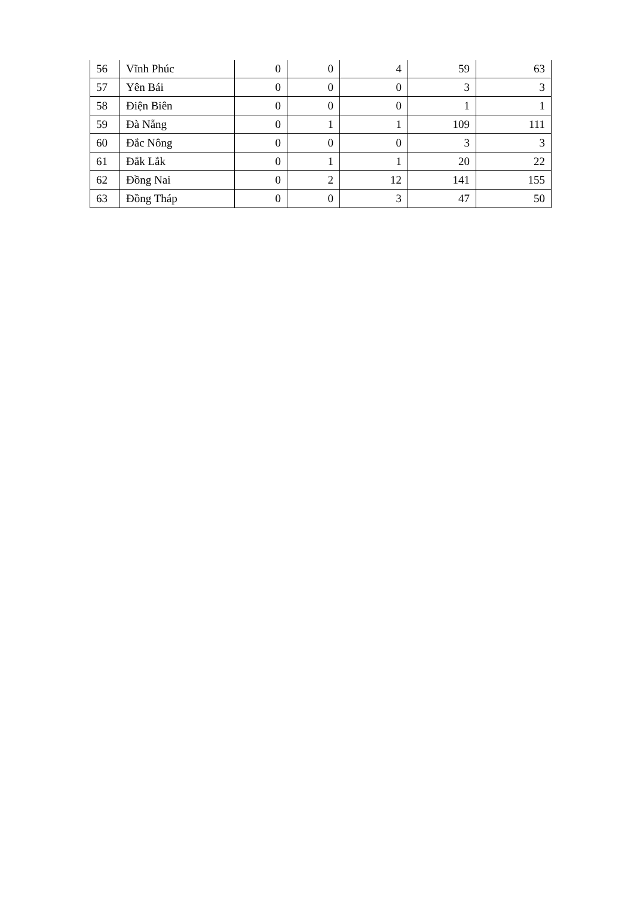| 56 | Vĩnh Phúc | 0 | 0 | 4 | 59 | 63 |
| 57 | Yên Bái | 0 | 0 | 0 | 3 | 3 |
| 58 | Điện Biên | 0 | 0 | 0 | 1 | 1 |
| 59 | Đà Nẵng | 0 | 1 | 1 | 109 | 111 |
| 60 | Đắc Nông | 0 | 0 | 0 | 3 | 3 |
| 61 | Đắk Lắk | 0 | 1 | 1 | 20 | 22 |
| 62 | Đồng Nai | 0 | 2 | 12 | 141 | 155 |
| 63 | Đồng Tháp | 0 | 0 | 3 | 47 | 50 |